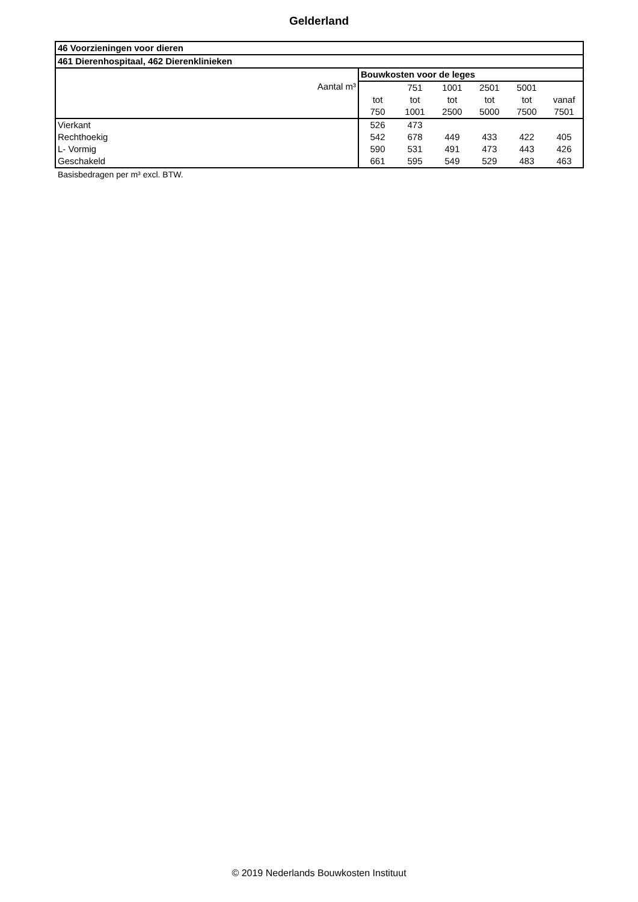Gelderland
| 46 Voorzieningen voor dieren | | | | | | |
| --- | --- | --- | --- | --- | --- | --- |
| 461 Dierenhospitaal, 462 Dierenklinieken | | | | | | |
| Aantal m³ | Bouwkosten voor de leges | | | | | |
| | | 751 | 1001 | 2501 | 5001 | |
| | tot | tot | tot | tot | tot | vanaf |
| | 750 | 1001 | 2500 | 5000 | 7500 | 7501 |
| Vierkant | 526 | 473 | | | | |
| Rechthoekig | 542 | 678 | 449 | 433 | 422 | 405 |
| L- Vormig | 590 | 531 | 491 | 473 | 443 | 426 |
| Geschakeld | 661 | 595 | 549 | 529 | 483 | 463 |
Basisbedragen per m³ excl. BTW.
© 2019 Nederlands Bouwkosten Instituut